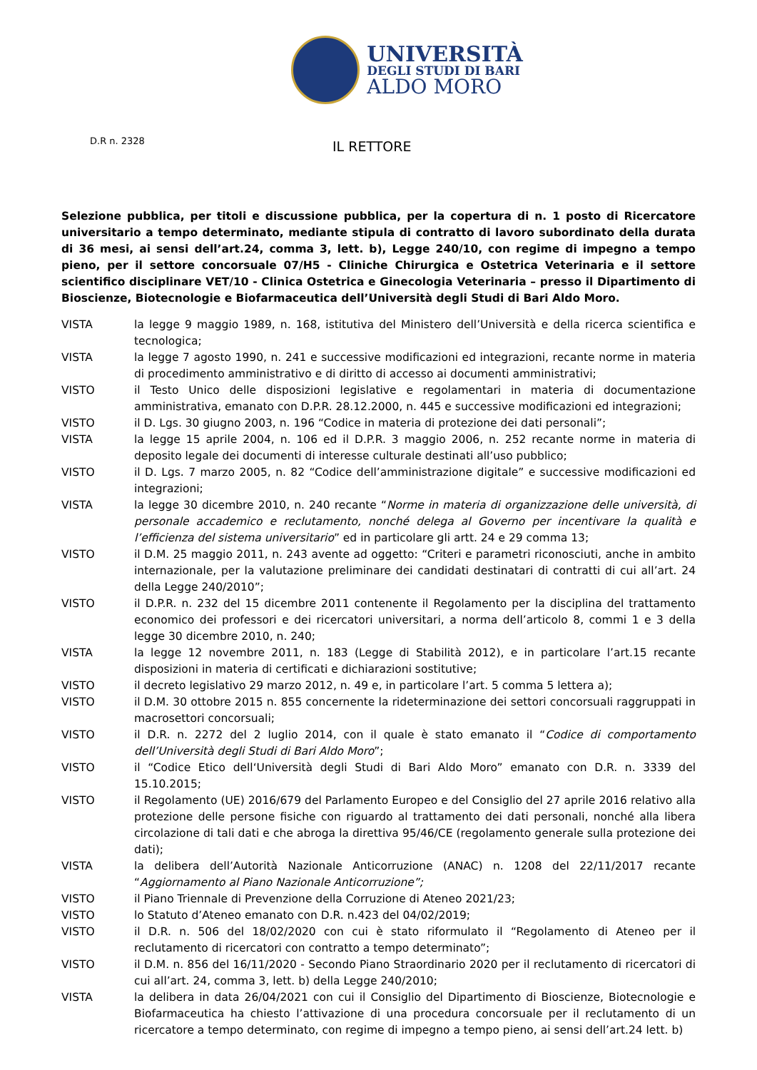UNIVERSITÀ
DEGLI STUDI DI BARI
ALDO MORO
D.R n. 2328
IL RETTORE
Selezione pubblica, per titoli e discussione pubblica, per la copertura di n. 1 posto di Ricercatore universitario a tempo determinato, mediante stipula di contratto di lavoro subordinato della durata di 36 mesi, ai sensi dell’art.24, comma 3, lett. b), Legge 240/10, con regime di impegno a tempo pieno, per il settore concorsuale 07/H5 - Cliniche Chirurgica e Ostetrica Veterinaria e il settore scientifico disciplinare VET/10 - Clinica Ostetrica e Ginecologia Veterinaria – presso il Dipartimento di Bioscienze, Biotecnologie e Biofarmaceutica dell’Università degli Studi di Bari Aldo Moro.
VISTA la legge 9 maggio 1989, n. 168, istitutiva del Ministero dell’Università e della ricerca scientifica e tecnologica;
VISTA la legge 7 agosto 1990, n. 241 e successive modificazioni ed integrazioni, recante norme in materia di procedimento amministrativo e di diritto di accesso ai documenti amministrativi;
VISTO il Testo Unico delle disposizioni legislative e regolamentari in materia di documentazione amministrativa, emanato con D.P.R. 28.12.2000, n. 445 e successive modificazioni ed integrazioni;
VISTO il D. Lgs. 30 giugno 2003, n. 196 “Codice in materia di protezione dei dati personali”;
VISTA la legge 15 aprile 2004, n. 106 ed il D.P.R. 3 maggio 2006, n. 252 recante norme in materia di deposito legale dei documenti di interesse culturale destinati all’uso pubblico;
VISTO il D. Lgs. 7 marzo 2005, n. 82 “Codice dell’amministrazione digitale” e successive modificazioni ed integrazioni;
VISTA la legge 30 dicembre 2010, n. 240 recante “Norme in materia di organizzazione delle università, di personale accademico e reclutamento, nonché delega al Governo per incentivare la qualità e l’efficienza del sistema universitario” ed in particolare gli artt. 24 e 29 comma 13;
VISTO il D.M. 25 maggio 2011, n. 243 avente ad oggetto: “Criteri e parametri riconosciuti, anche in ambito internazionale, per la valutazione preliminare dei candidati destinatari di contratti di cui all’art. 24 della Legge 240/2010”;
VISTO il D.P.R. n. 232 del 15 dicembre 2011 contenente il Regolamento per la disciplina del trattamento economico dei professori e dei ricercatori universitari, a norma dell’articolo 8, commi 1 e 3 della legge 30 dicembre 2010, n. 240;
VISTA la legge 12 novembre 2011, n. 183 (Legge di Stabilità 2012), e in particolare l’art.15 recante disposizioni in materia di certificati e dichiarazioni sostitutive;
VISTO il decreto legislativo 29 marzo 2012, n. 49 e, in particolare l’art. 5 comma 5 lettera a);
VISTO il D.M. 30 ottobre 2015 n. 855 concernente la rideterminazione dei settori concorsuali raggruppati in macrosettori concorsuali;
VISTO il D.R. n. 2272 del 2 luglio 2014, con il quale è stato emanato il “Codice di comportamento dell’Università degli Studi di Bari Aldo Moro”;
VISTO il “Codice Etico dell‘Università degli Studi di Bari Aldo Moro” emanato con D.R. n. 3339 del 15.10.2015;
VISTO il Regolamento (UE) 2016/679 del Parlamento Europeo e del Consiglio del 27 aprile 2016 relativo alla protezione delle persone fisiche con riguardo al trattamento dei dati personali, nonché alla libera circolazione di tali dati e che abroga la direttiva 95/46/CE (regolamento generale sulla protezione dei dati);
VISTA la delibera dell’Autorità Nazionale Anticorruzione (ANAC) n. 1208 del 22/11/2017 recante “Aggiornamento al Piano Nazionale Anticorruzione”;
VISTO il Piano Triennale di Prevenzione della Corruzione di Ateneo 2021/23;
VISTO lo Statuto d’Ateneo emanato con D.R. n.423 del 04/02/2019;
VISTO il D.R. n. 506 del 18/02/2020 con cui è stato riformulato il “Regolamento di Ateneo per il reclutamento di ricercatori con contratto a tempo determinato”;
VISTO il D.M. n. 856 del 16/11/2020 - Secondo Piano Straordinario 2020 per il reclutamento di ricercatori di cui all’art. 24, comma 3, lett. b) della Legge 240/2010;
VISTA la delibera in data 26/04/2021 con cui il Consiglio del Dipartimento di Bioscienze, Biotecnologie e Biofarmaceutica ha chiesto l’attivazione di una procedura concorsuale per il reclutamento di un ricercatore a tempo determinato, con regime di impegno a tempo pieno, ai sensi dell’art.24 lett. b)